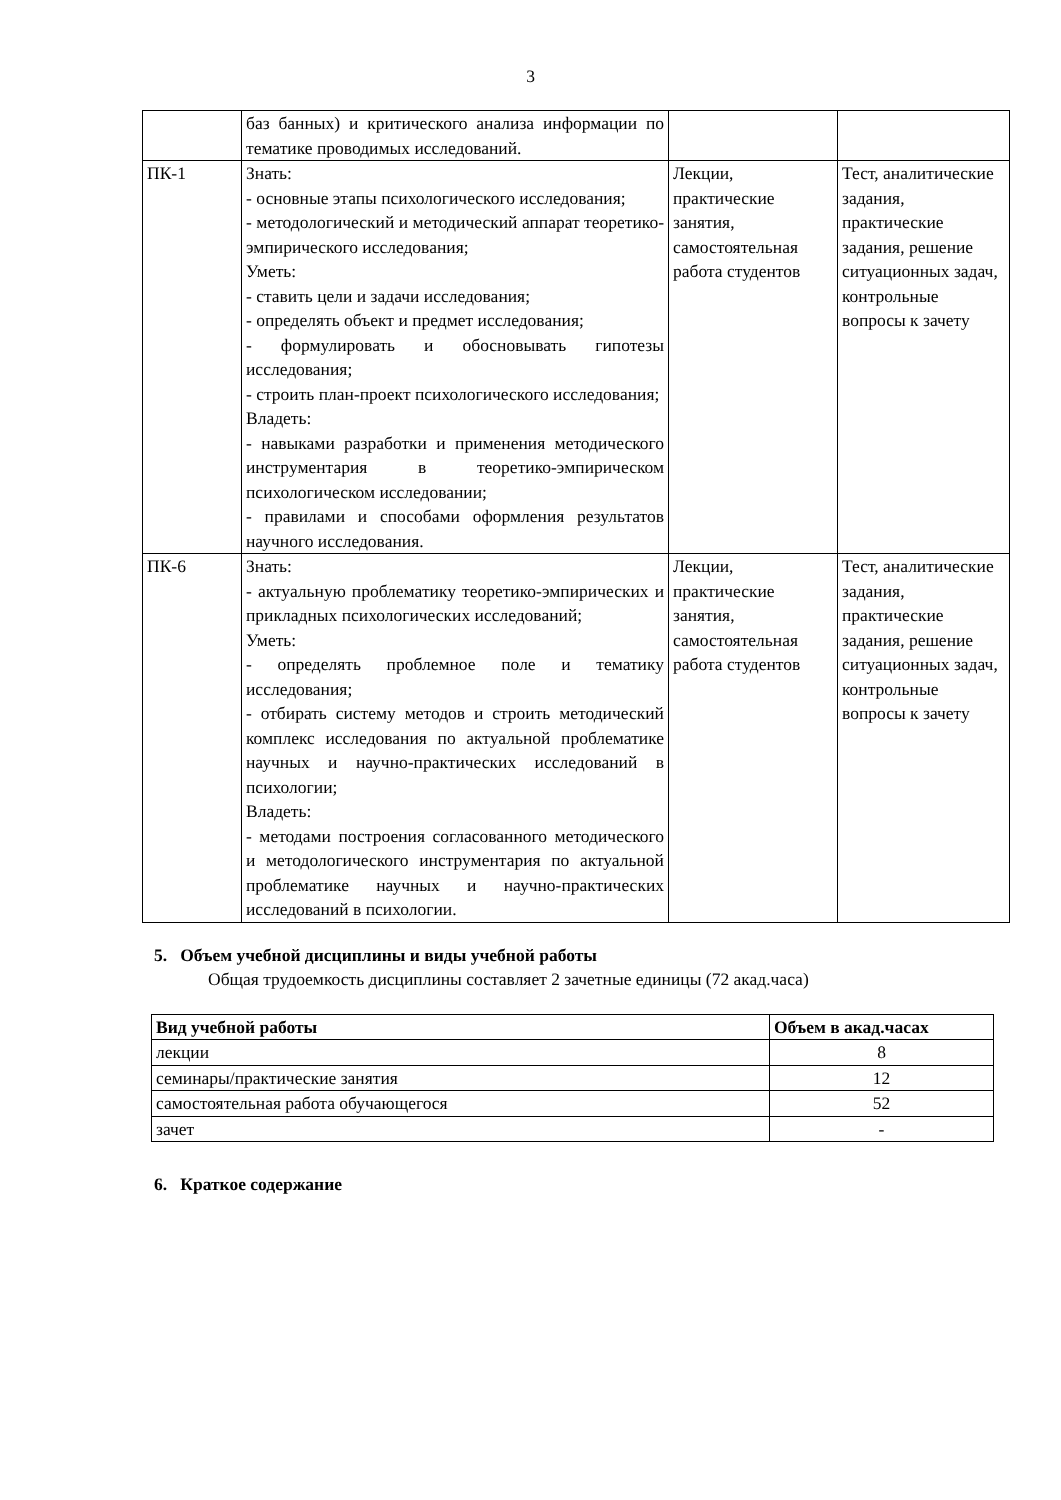3
| | баз банных) и критического анализа информации по тематике проводимых исследований. | | |
| ПК-1 | Знать: - основные этапы психологического исследования; - методологический и методический аппарат теоретико-эмпирического исследования; Уметь: - ставить цели и задачи исследования; - определять объект и предмет исследования; - формулировать и обосновывать гипотезы исследования; - строить план-проект психологического исследования; Владеть: - навыками разработки и применения методического инструментария в теоретико-эмпирическом психологическом исследовании; - правилами и способами оформления результатов научного исследования. | Лекции, практические занятия, самостоятельная работа студентов | Тест, аналитические задания, практические задания, решение ситуационных задач, контрольные вопросы к зачету |
| ПК-6 | Знать: - актуальную проблематику теоретико-эмпирических и прикладных психологических исследований; Уметь: - определять проблемное поле и тематику исследования; - отбирать систему методов и строить методический комплекс исследования по актуальной проблематике научных и научно-практических исследований в психологии; Владеть: - методами построения согласованного методического и методологического инструментария по актуальной проблематике научных и научно-практических исследований в психологии. | Лекции, практические занятия, самостоятельная работа студентов | Тест, аналитические задания, практические задания, решение ситуационных задач, контрольные вопросы к зачету |
5. Объем учебной дисциплины и виды учебной работы
Общая трудоемкость дисциплины составляет 2 зачетные единицы (72 акад.часа)
| Вид учебной работы | Объем в акад.часах |
| --- | --- |
| лекции | 8 |
| семинары/практические занятия | 12 |
| самостоятельная работа обучающегося | 52 |
| зачет | - |
6. Краткое содержание